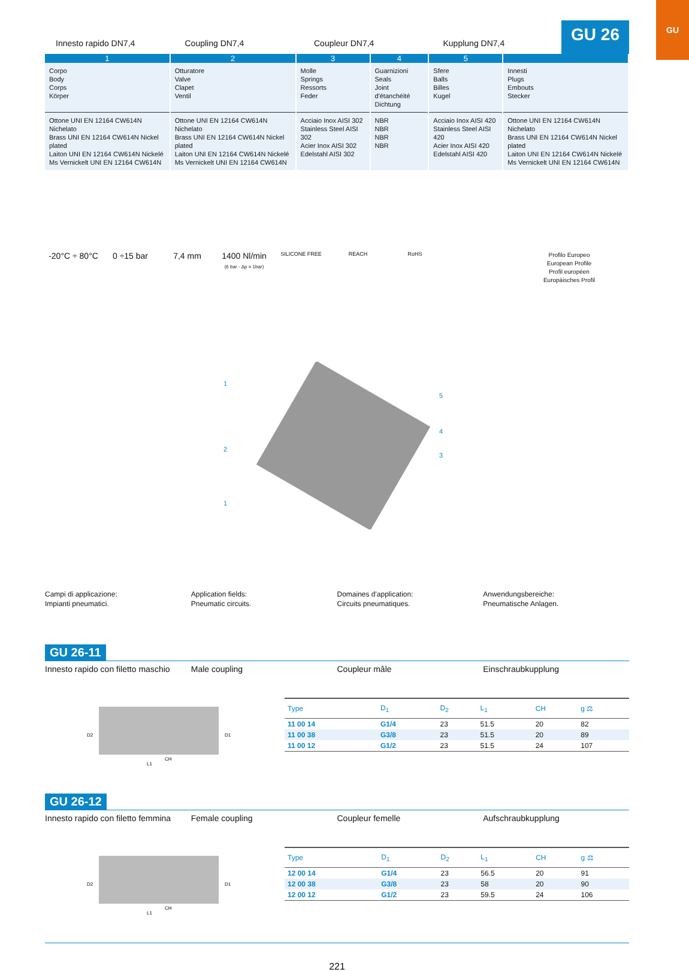GU
Innesto rapido DN7,4
Coupling DN7,4
Coupleur DN7,4
Kupplung DN7,4
GU 26
| 1 | 2 | 3 | 4 | 5 | |
| --- | --- | --- | --- | --- | --- |
| Corpo Body Corps Körper | Otturatore Valve Clapet Ventil | Molle Springs Ressorts Feder | Guarnizioni Seals Joint d'étanchéité Dichtung | Sfere Balls Billes Kugel | Innesti Plugs Embouts Stecker |
| Ottone UNI EN 12164 CW614N Nichelato Brass UNI EN 12164 CW614N Nickel plated Laiton UNI EN 12164 CW614N Nickelé Ms Vernickelt UNI EN 12164 CW614N | Ottone UNI EN 12164 CW614N Nichelato Brass UNI EN 12164 CW614N Nickel plated Laiton UNI EN 12164 CW614N Nickelé Ms Vernickelt UNI EN 12164 CW614N | Acciaio Inox AISI 302 Stainless Steel AISI 302 Acier Inox AISI 302 Edelstahl AISI 302 | NBR NBR NBR NBR | Acciaio Inox AISI 420 Stainless Steel AISI 420 Acier Inox AISI 420 Edelstahl AISI 420 | Ottone UNI EN 12164 CW614N Nichelato Brass UNI EN 12164 CW614N Nickel plated Laiton UNI EN 12164 CW614N Nickelé Ms Vernickelt UNI EN 12164 CW614N |
-20°C ÷ 80°C
0 ÷15 bar 7,4 mm 1400 Nl/min
(6 bar - Δp = 1bar)
SILICONE FREE REACH RoHS
Profilo Europeo
European Profile
Profil européen
Europäisches Profil
1
5
4
2
3
1
Campi di applicazione:
Impianti pneumatici.
Application fields:
Pneumatic circuits.
Domaines d'application:
Circuits pneumatiques.
Anwendungsbereiche:
Pneumatische Anlagen.
GU 26-11
Innesto rapido con filetto maschio
Male coupling Coupleur mâle Einschraubkupplung
D2
D1
CH
L1
| Type | D<sub>1</sub> | D<sub>2</sub> | L<sub>1</sub> | CH | g ⚖ |
| --- | --- | --- | --- | --- | --- |
| 11 00 14 | G1/4 | 23 | 51.5 | 20 | 82 |
| 11 00 38 | G3/8 | 23 | 51.5 | 20 | 89 |
| 11 00 12 | G1/2 | 23 | 51.5 | 24 | 107 |
GU 26-12
Innesto rapido con filetto femmina
Female coupling Coupleur femelle Aufschraubkupplung
D2
D1
CH
L1
| Type | D<sub>1</sub> | D<sub>2</sub> | L<sub>1</sub> | CH | g ⚖ |
| --- | --- | --- | --- | --- | --- |
| 12 00 14 | G1/4 | 23 | 56.5 | 20 | 91 |
| 12 00 38 | G3/8 | 23 | 58 | 20 | 90 |
| 12 00 12 | G1/2 | 23 | 59.5 | 24 | 106 |
221